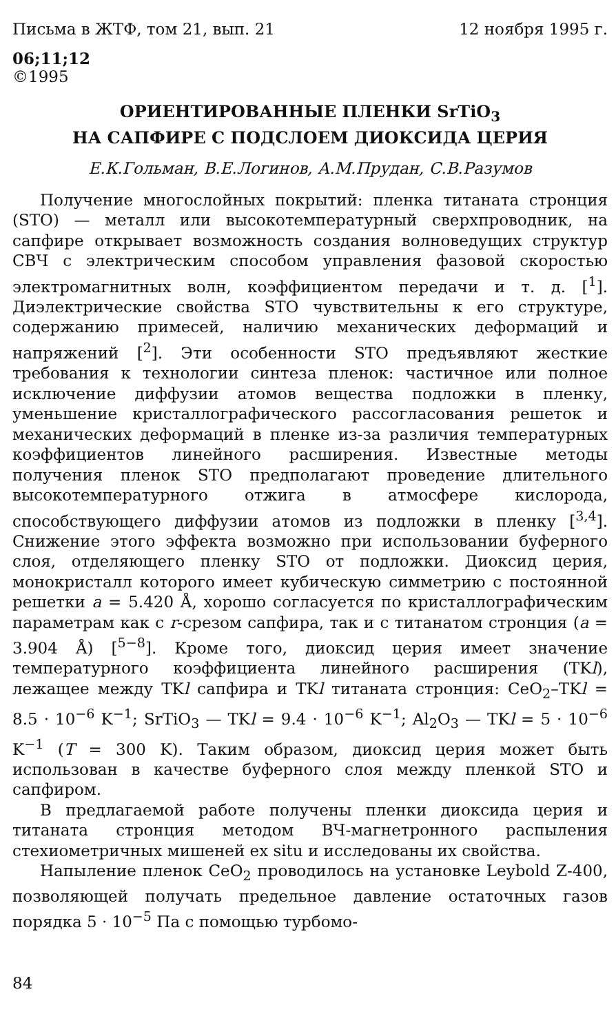Письма в ЖТФ, том 21, вып. 21 12 ноября 1995 г.
06;11;12
©1995
ОРИЕНТИРОВАННЫЕ ПЛЕНКИ SrTiO<sub>3</sub>
НА САПФИРЕ С ПОДСЛОЕМ ДИОКСИДА ЦЕРИЯ
Е.К.Гольман, В.Е.Логинов, А.М.Прудан, С.В.Разумов
Получение многослойных покрытий: пленка титаната стронция (STO) — металл или высокотемпературный сверхпроводник, на сапфире открывает возможность создания волноведущих структур СВЧ с электрическим способом управления фазовой скоростью электромагнитных волн, коэффициентом передачи и т. д. [<sup>1</sup>]. Диэлектрические свойства STO чувствительны к его структуре, содержанию примесей, наличию механических деформаций и напряжений [<sup>2</sup>]. Эти особенности STO предъявляют жесткие требования к технологии синтеза пленок: частичное или полное исключение диффузии атомов вещества подложки в пленку, уменьшение кристаллографического рассогласования решеток и механических деформаций в пленке из-за различия температурных коэффициентов линейного расширения. Известные методы получения пленок STO предполагают проведение длительного высокотемпературного отжига в атмосфере кислорода, способствующего диффузии атомов из подложки в пленку [<sup>3,4</sup>]. Снижение этого эффекта возможно при использовании буферного слоя, отделяющего пленку STO от подложки. Диоксид церия, монокристалл которого имеет кубическую симметрию с постоянной решетки a = 5.420 Å, хорошо согласуется по кристаллографическим параметрам как с r-срезом сапфира, так и с титанатом стронция (a = 3.904 Å) [<sup>5−8</sup>]. Кроме того, диоксид церия имеет значение температурного коэффициента линейного расширения (TKl), лежащее между TKl сапфира и TKl титаната стронция: CeO<sub>2</sub>–TKl = 8.5 · 10<sup>−6</sup> K<sup>−1</sup>; SrTiO<sub>3</sub> — TKl = 9.4 · 10<sup>−6</sup> K<sup>−1</sup>; Al<sub>2</sub>O<sub>3</sub> — TKl = 5 · 10<sup>−6</sup> K<sup>−1</sup> (T = 300 K). Таким образом, диоксид церия может быть использован в качестве буферного слоя между пленкой STO и сапфиром.
В предлагаемой работе получены пленки диоксида церия и титаната стронция методом ВЧ-магнетронного распыления стехиометричных мишеней ex situ и исследованы их свойства.
Напыление пленок CeO<sub>2</sub> проводилось на установке Leybold Z-400, позволяющей получать предельное давление остаточных газов порядка 5 · 10<sup>−5</sup> Па с помощью турбомо-
84